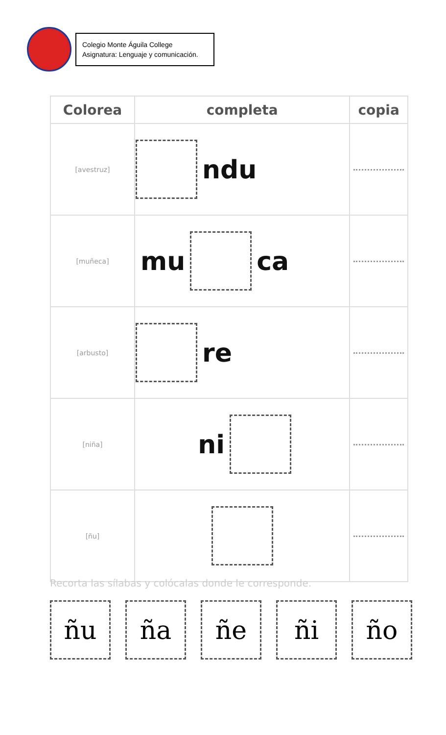Colegio Monte Águila College
Asignatura: Lenguaje y comunicación.
| Colorea | completa | copia |
| --- | --- | --- |
| [avestruz] | ndu | |
| [muñeca] | mu ca | |
| [arbusto] | re | |
| [niña] | ni | |
| [ñu] | | |
Recorta las sílabas y colócalas donde le corresponde.
ñu ña ñe ñi ño